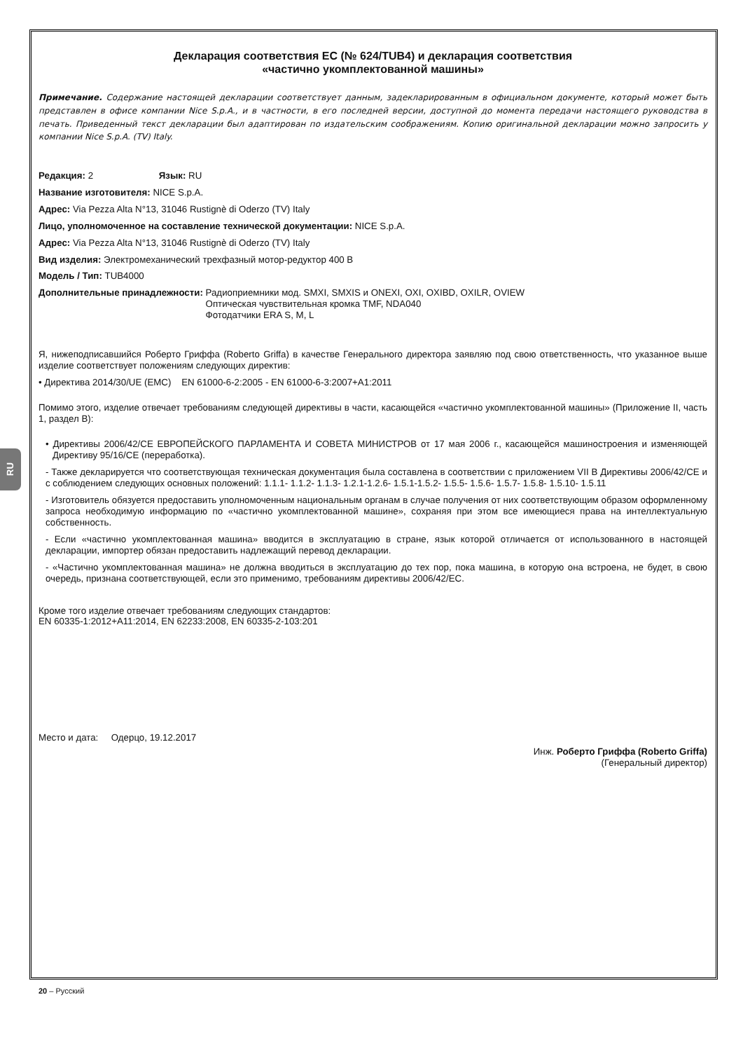RU
Декларация соответствия ЕС (№ 624/TUB4) и декларация соответствия
«частично укомплектованной машины»
Примечание. Содержание настоящей декларации соответствует данным, задекларированным в официальном документе, который может быть представлен в офисе компании Nice S.p.A., и в частности, в его последней версии, доступной до момента передачи настоящего руководства в печать. Приведенный текст декларации был адаптирован по издательским соображениям. Копию оригинальной декларации можно запросить у компании Nice S.p.A. (TV) Italy.
Редакция: 2 Язык: RU
Название изготовителя: NICE S.p.A.
Адрес: Via Pezza Alta N°13, 31046 Rustignè di Oderzo (TV) Italy
Лицо, уполномоченное на составление технической документации: NICE S.p.A.
Адрес: Via Pezza Alta N°13, 31046 Rustignè di Oderzo (TV) Italy
Вид изделия: Электромеханический трехфазный мотор-редуктор 400 В
Модель / Тип: TUB4000
Дополнительные принадлежности: Радиоприемники мод. SMXI, SMXIS и ONEXI, OXI, OXIBD, OXILR, OVIEW
Оптическая чувствительная кромка TMF, NDA040
Фотодатчики ERA S, M, L
Я, нижеподписавшийся Роберто Гриффа (Roberto Griffa) в качестве Генерального директора заявляю под свою ответственность, что указанное выше изделие соответствует положениям следующих директив:
• Директива 2014/30/UE (EMC) EN 61000-6-2:2005 - EN 61000-6-3:2007+A1:2011
Помимо этого, изделие отвечает требованиям следующей директивы в части, касающейся «частично укомплектованной машины» (Приложение II, часть 1, раздел B):
• Директивы 2006/42/CE ЕВРОПЕЙСКОГО ПАРЛАМЕНТА И СОВЕТА МИНИСТРОВ от 17 мая 2006 г., касающейся машиностроения и изменяющей Директиву 95/16/CE (переработка).
- Также декларируется что соответствующая техническая документация была составлена в соответствии с приложением VII B Директивы 2006/42/CE и с соблюдением следующих основных положений: 1.1.1- 1.1.2- 1.1.3- 1.2.1-1.2.6- 1.5.1-1.5.2- 1.5.5- 1.5.6- 1.5.7- 1.5.8- 1.5.10- 1.5.11
- Изготовитель обязуется предоставить уполномоченным национальным органам в случае получения от них соответствующим образом оформленному запроса необходимую информацию по «частично укомплектованной машине», сохраняя при этом все имеющиеся права на интеллектуальную собственность.
- Если «частично укомплектованная машина» вводится в эксплуатацию в стране, язык которой отличается от использованного в настоящей декларации, импортер обязан предоставить надлежащий перевод декларации.
- «Частично укомплектованная машина» не должна вводиться в эксплуатацию до тех пор, пока машина, в которую она встроена, не будет, в свою очередь, признана соответствующей, если это применимо, требованиям директивы 2006/42/EC.
Кроме того изделие отвечает требованиям следующих стандартов:
EN 60335-1:2012+A11:2014, EN 62233:2008, EN 60335-2-103:201
Место и дата: Одерцо, 19.12.2017
Инж. Роберто Гриффа (Roberto Griffa)
(Генеральный директор)
20 – Русский